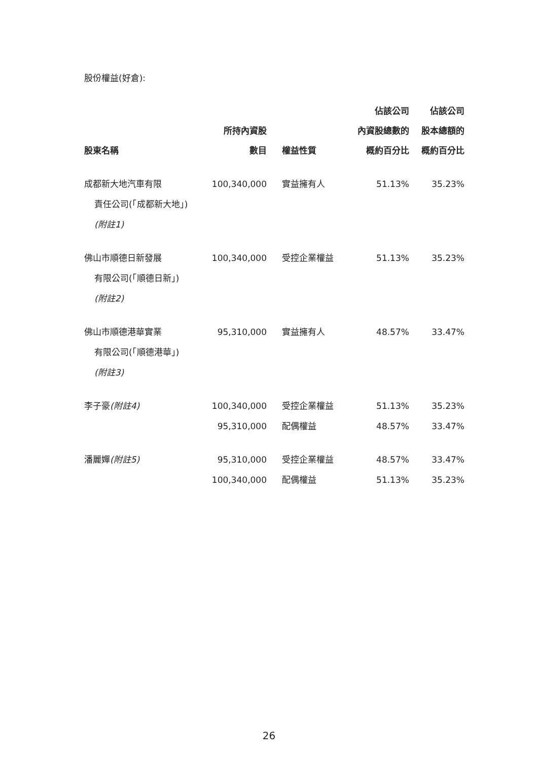股份權益(好倉):
| 股東名稱 | 所持內資股 數目 | 權益性質 | 佔該公司 內資股總數的 概約百分比 | 佔該公司 股本總額的 概約百分比 |
| --- | --- | --- | --- | --- |
| 成都新大地汽車有限 責任公司(「成都新大地」) (附註1) | 100,340,000 | 實益擁有人 | 51.13% | 35.23% |
| 佛山市順德日新發展 有限公司(「順德日新」) (附註2) | 100,340,000 | 受控企業權益 | 51.13% | 35.23% |
| 佛山市順德港華實業 有限公司(「順德港華」) (附註3) | 95,310,000 | 實益擁有人 | 48.57% | 33.47% |
| 李子豪 (附註4) | 100,340,000 | 受控企業權益 | 51.13% | 35.23% |
| | 95,310,000 | 配偶權益 | 48.57% | 33.47% |
| 潘麗嬋 (附註5) | 95,310,000 | 受控企業權益 | 48.57% | 33.47% |
| | 100,340,000 | 配偶權益 | 51.13% | 35.23% |
26